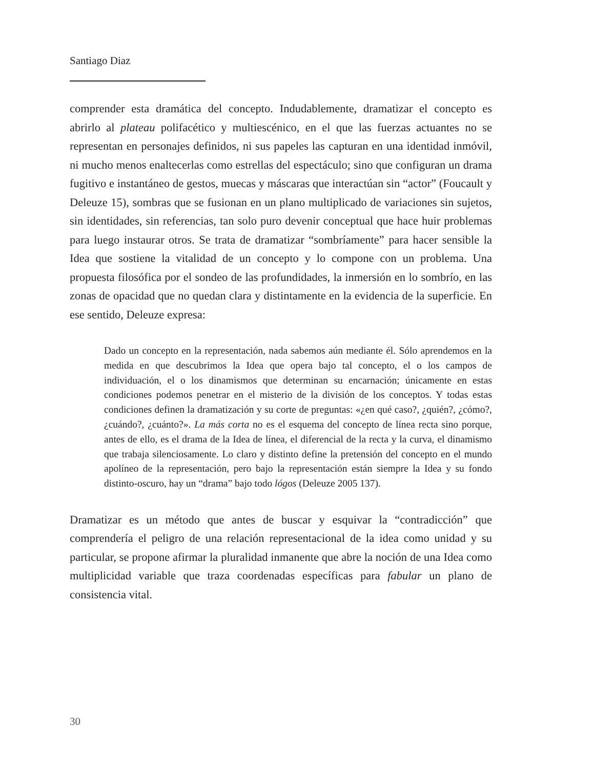Santiago Diaz
comprender esta dramática del concepto. Indudablemente, dramatizar el concepto es abrirlo al plateau polifacético y multiescénico, en el que las fuerzas actuantes no se representan en personajes definidos, ni sus papeles las capturan en una identidad inmóvil, ni mucho menos enaltecerlas como estrellas del espectáculo; sino que configuran un drama fugitivo e instantáneo de gestos, muecas y máscaras que interactúan sin “actor” (Foucault y Deleuze 15), sombras que se fusionan en un plano multiplicado de variaciones sin sujetos, sin identidades, sin referencias, tan solo puro devenir conceptual que hace huir problemas para luego instaurar otros. Se trata de dramatizar “sombríamente” para hacer sensible la Idea que sostiene la vitalidad de un concepto y lo compone con un problema. Una propuesta filosófica por el sondeo de las profundidades, la inmersión en lo sombrío, en las zonas de opacidad que no quedan clara y distintamente en la evidencia de la superficie. En ese sentido, Deleuze expresa:
Dado un concepto en la representación, nada sabemos aún mediante él. Sólo aprendemos en la medida en que descubrimos la Idea que opera bajo tal concepto, el o los campos de individuación, el o los dinamismos que determinan su encarnación; únicamente en estas condiciones podemos penetrar en el misterio de la división de los conceptos. Y todas estas condiciones definen la dramatización y su corte de preguntas: «¿en qué caso?, ¿quién?, ¿cómo?, ¿cuándo?, ¿cuánto?». La más corta no es el esquema del concepto de línea recta sino porque, antes de ello, es el drama de la Idea de línea, el diferencial de la recta y la curva, el dinamismo que trabaja silenciosamente. Lo claro y distinto define la pretensión del concepto en el mundo apolíneo de la representación, pero bajo la representación están siempre la Idea y su fondo distinto-oscuro, hay un “drama” bajo todo lógos (Deleuze 2005 137).
Dramatizar es un método que antes de buscar y esquivar la “contradicción” que comprendería el peligro de una relación representacional de la idea como unidad y su particular, se propone afirmar la pluralidad inmanente que abre la noción de una Idea como multiplicidad variable que traza coordenadas específicas para fabular un plano de consistencia vital.
30